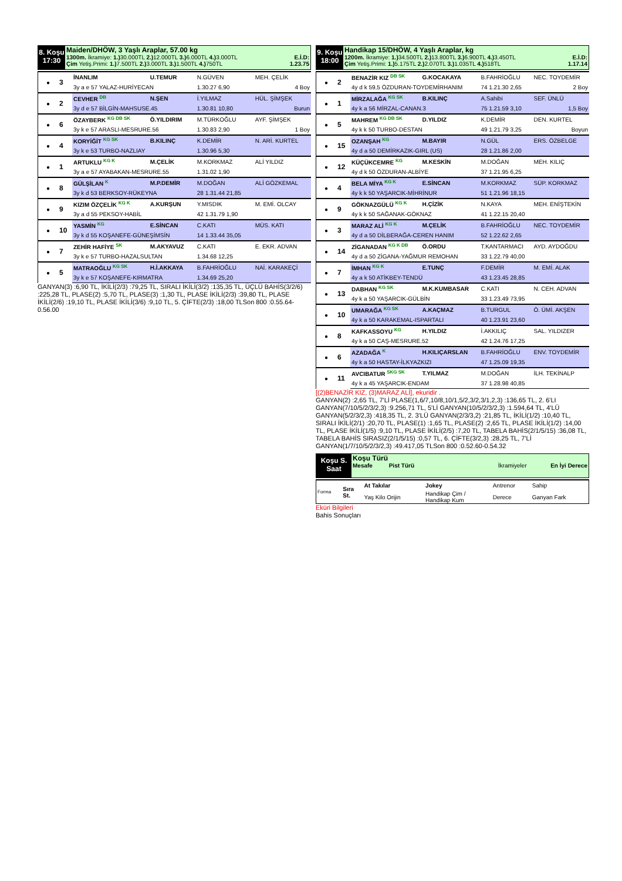8. Koşu
17:30
Maiden/DHÖW, 3 Yaşlı Araplar, 57.00 kg
1300m. İkramiye: 1.) 30.000TL 2.) 12.000TL 3.) 6.000TL 4.) 3.000TL E.İ.D:
Çim Yetiş.Primi: 1.) 7.500TL 2.) 3.000TL 3.) 1.500TL 4.) 750TL 1.23.75
| ● | 3 | İNANLIM | U.TEMUR | N.GÜVEN | MEH. ÇELİK |
| | | 3y a e 57 YALAZ-HURİYECAN | | 1.30.27 6,90 | 4 Boy |
| ● | 2 | CEVHER <sup>DB</sup> | N.ŞEN | İ.YILMAZ | HÜL. ŞİMŞEK |
| | | 3y d e 57 BİLGİN-MAHSUSE.45 | | 1.30.81 10,80 | Burun |
| ● | 6 | ÖZAYBERK <sup>KG DB SK</sup> | Ö.YILDIRIM | M.TÜRKOĞLU | AYF. ŞİMŞEK |
| | | 3y k e 57 ARASLI-MESRURE.56 | | 1.30.83 2,90 | 1 Boy |
| ● | 4 | KORYİĞİT <sup>KG SK</sup> | B.KILINÇ | K.DEMİR | N. ARİ. KURTEL |
| | | 3y k e 53 TURBO-NAZLIAY | | 1.30.96 5,30 | |
| ● | 1 | ARTUKLU <sup>KG K</sup> | M.ÇELİK | M.KORKMAZ | ALİ YILDIZ |
| | | 3y a e 57 AYABAKAN-MESRURE.55 | | 1.31.02 1,90 | |
| ● | 8 | GÜLŞİLAN <sup>K</sup> | M.P.DEMİR | M.DOĞAN | ALİ GÖZKEMAL |
| | | 3y k d 53 BERKSOY-RÜKEYNA | | 28 1.31.44 21,85 | |
| ● | 9 | KIZIM ÖZÇELİK <sup>KG K</sup> | A.KURŞUN | Y.MISDIK | M. EMİ. OLCAY |
| | | 3y a d 55 PEKSOY-HABİL | | 42 1.31.79 1,90 | |
| ● | 10 | YASMİN <sup>KG</sup> | E.SİNCAN | C.KATI | MÜS. KATI |
| | | 3y k d 55 KOŞANEFE-GÜNEŞİMSİN | | 14 1.33.44 35,05 | |
| ● | 7 | ZEHİR HAFİYE <sup>SK</sup> | M.AKYAVUZ | C.KATI | E. EKR. ADVAN |
| | | 3y k e 57 TURBO-HAZALSULTAN | | 1.34.68 12,25 | |
| ● | 5 | MATRAOĞLU <sup>KG SK</sup> | H.İ.AKKAYA | B.FAHRİOĞLU | NAİ. KARAKEÇİ |
| | | 3y k e 57 KOŞANEFE-KIRMATRA | | 1.34.69 25,20 | |
GANYAN(3) :6,90 TL, İKİLİ(2/3) :79,25 TL, SIRALI İKİLİ(3/2) :135,35 TL, ÜÇLÜ BAHİS(3/2/6) :225,28 TL, PLASE(2) :5,70 TL, PLASE(3) :1,30 TL, PLASE İKİLİ(2/3) :39,80 TL, PLASE İKİLİ(2/6) :19,10 TL, PLASE İKİLİ(3/6) :9,10 TL, 5. ÇİFTE(2/3) :18,00 TLSon 800 :0.55.64-0.56.00
9. Koşu
18:00
Handikap 15/DHÖW, 4 Yaşlı Araplar, kg
1200m. İkramiye: 1.) 34.500TL 2.) 13.800TL 3.) 6.900TL 4.) 3.450TL E.İ.D:
Çim Yetiş.Primi: 1.) 5.175TL 2.) 2.070TL 3.) 1.035TL 4.) 518TL 1.17.14
| ● | 2 | BENAZİR KIZ <sup>DB SK</sup> | G.KOCAKAYA | B.FAHRİOĞLU | NEC. TOYDEMİR |
| | | 4y d k 59,5 ÖZDURAN-TOYDEMİRHANIM | | 74 1.21.30 2,65 | 2 Boy |
| ● | 1 | MİRZALAĞA <sup>KG SK</sup> | B.KILINÇ | A.Sahibi | SEF. ÜNLÜ |
| | | 4y k a 56 MİRZAL-CANAN.3 | | 75 1.21.59 3,10 | 1,5 Boy |
| ● | 5 | MAHREM <sup>KG DB SK</sup> | D.YILDIZ | K.DEMİR | DEN. KURTEL |
| | | 4y k k 50 TURBO-DESTAN | | 49 1.21.79 3,25 | Boyun |
| ● | 15 | OZANŞAH <sup>KG</sup> | M.BAYIR | N.GÜL | ERS. ÖZBELGE |
| | | 4y d a 50 DEMİRKAZIK-GIRL (US) | | 28 1.21.86 2,00 | |
| ● | 12 | KÜÇÜKCEMRE <sup>KG</sup> | M.KESKİN | M.DOĞAN | MEH. KILIÇ |
| | | 4y d k 50 ÖZDURAN-ALBİYE | | 37 1.21.95 6,25 | |
| ● | 4 | BELA MİYA <sup>KG K</sup> | E.SİNCAN | M.KORKMAZ | SÜP. KORKMAZ |
| | | 4y k k 50 YAŞARCIK-MİHRİNUR | | 51 1.21.96 18,15 | |
| ● | 9 | GÖKNAZGÜLÜ <sup>KG K</sup> | H.ÇİZİK | N.KAYA | MEH. ENİŞTEKİN |
| | | 4y k k 50 SAĞANAK-GÖKNAZ | | 41 1.22.15 20,40 | |
| ● | 3 | MARAZ ALİ <sup>KG K</sup> | M.ÇELİK | B.FAHRİOĞLU | NEC. TOYDEMİR |
| | | 4y d a 50 DİLBERAĞA-CEREN HANIM | | 52 1.22.62 2,65 | |
| ● | 14 | ZİGANADAN <sup>KG K DB</sup> | Ö.ORDU | T.KANTARMACI | AYD. AYDOĞDU |
| | | 4y d a 50 ZİGANA-YAĞMUR REMOHAN | | 33 1.22.79 40,00 | |
| ● | 7 | İMHAN <sup>KG K</sup> | E.TUNÇ | F.DEMİR | M. EMİ. ALAK |
| | | 4y a k 50 ATİKBEY-TENDÜ | | 43 1.23.45 28,85 | |
| ● | 13 | DABHAN <sup>KG SK</sup> | M.K.KUMBASAR | C.KATI | N. CEH. ADVAN |
| | | 4y k a 50 YAŞARCIK-GÜLBİN | | 33 1.23.49 73,95 | |
| ● | 10 | UMARAĞA <sup>KG SK</sup> | A.KAÇMAZ | B.TURGUL | Ö. ÜMİ. AKŞEN |
| | | 4y k a 50 KARAKEMAL-ISPARTALI | | 40 1.23.91 23,60 | |
| ● | 8 | KAFKASSOYU <sup>KG</sup> | H.YILDIZ | İ.AKKILIÇ | SAL. YILDIZER |
| | | 4y k a 50 CAŞ-MESRURE.52 | | 42 1.24.76 17,25 | |
| ● | 6 | AZADAĞA <sup>K</sup> | H.KILIÇARSLAN | B.FAHRİOĞLU | ENV. TOYDEMİR |
| | | 4y k a 50 HASTAY-İLKYAZKIZI | | 47 1.25.09 19,35 | |
| ● | 11 | AVCIBATUR <sup>SKG SK</sup> | T.YILMAZ | M.DOĞAN | İLH. TEKİNALP |
| | | 4y k a 45 YAŞARCIK-ENDAM | | 37 1.28.98 40,85 | |
[(2)BENAZİR KIZ, (3)MARAZ ALİ], ekuridir .
GANYAN(2) :2,65 TL, 7'Lİ PLASE(1,6/7,10/8,10/1,5/2,3/2,3/1,2,3) :136,65 TL, 2. 6'LI GANYAN(7/10/5/2/3/2,3) :9.256,71 TL, 5'Lİ GANYAN(10/5/2/3/2,3) :1.594,64 TL, 4'LÜ GANYAN(5/2/3/2,3) :418,35 TL, 2. 3'LÜ GANYAN(2/3/3,2) :21,85 TL, İKİLİ(1/2) :10,40 TL, SIRALI İKİLİ(2/1) :20,70 TL, PLASE(1) :1,65 TL, PLASE(2) :2,65 TL, PLASE İKİLİ(1/2) :14,00 TL, PLASE İKİLİ(1/5) :9,10 TL, PLASE İKİLİ(2/5) :7,20 TL, TABELA BAHİS(2/1/5/15) :36,08 TL, TABELA BAHİS SIRASIZ(2/1/5/15) :0,57 TL, 6. ÇİFTE(3/2,3) :28,25 TL, 7'Lİ GANYAN(1/7/10/5/2/3/2,3) :49.417,05 TLSon 800 :0.52.60-0.54.32
Koşu S.
Saat
Koşu Türü
Mesafe Pist Türü İkramiyeler En İyi Derece
| Forma | Sıra St. | At Takılar | Jokey | Antrenor | Sahip |
| | | Yaş Kilo Orijin | Handikap Çim / Handikap Kum | Derece | Ganyan Fark |
Eküri Bilgileri
Bahis Sonuçları